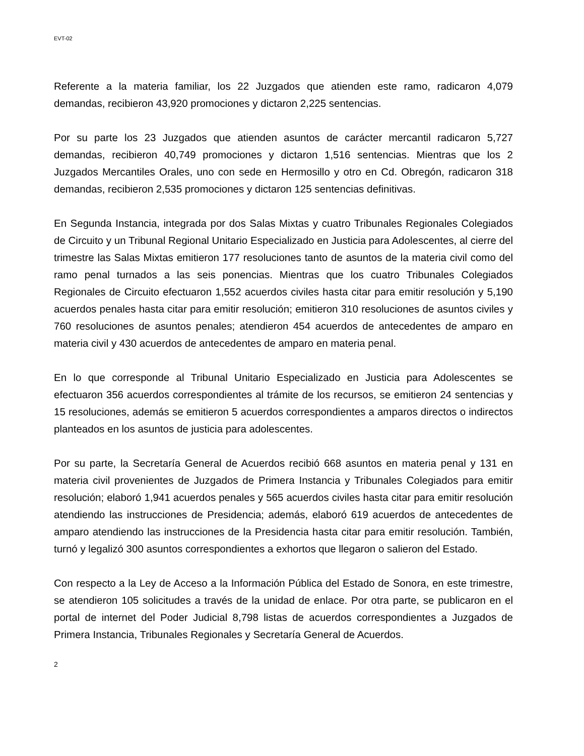EVT-02
Referente a la materia familiar, los 22 Juzgados que atienden este ramo, radicaron 4,079 demandas, recibieron 43,920 promociones y dictaron 2,225 sentencias.
Por su parte los 23 Juzgados que atienden asuntos de carácter mercantil radicaron 5,727 demandas, recibieron 40,749 promociones y dictaron 1,516 sentencias. Mientras que los 2 Juzgados Mercantiles Orales, uno con sede en Hermosillo y otro en Cd. Obregón, radicaron 318 demandas, recibieron 2,535 promociones y dictaron 125 sentencias definitivas.
En Segunda Instancia, integrada por dos Salas Mixtas y cuatro Tribunales Regionales Colegiados de Circuito y un Tribunal Regional Unitario Especializado en Justicia para Adolescentes, al cierre del trimestre las Salas Mixtas emitieron 177 resoluciones tanto de asuntos de la materia civil como del ramo penal turnados a las seis ponencias. Mientras que los cuatro Tribunales Colegiados Regionales de Circuito efectuaron 1,552 acuerdos civiles hasta citar para emitir resolución y 5,190 acuerdos penales hasta citar para emitir resolución; emitieron 310 resoluciones de asuntos civiles y 760 resoluciones de asuntos penales; atendieron 454 acuerdos de antecedentes de amparo en materia civil y 430 acuerdos de antecedentes de amparo en materia penal.
En lo que corresponde al Tribunal Unitario Especializado en Justicia para Adolescentes se efectuaron 356 acuerdos correspondientes al trámite de los recursos, se emitieron 24 sentencias y 15 resoluciones, además se emitieron 5 acuerdos correspondientes a amparos directos o indirectos planteados en los asuntos de justicia para adolescentes.
Por su parte, la Secretaría General de Acuerdos recibió 668 asuntos en materia penal y 131 en materia civil provenientes de Juzgados de Primera Instancia y Tribunales Colegiados para emitir resolución; elaboró 1,941 acuerdos penales y 565 acuerdos civiles hasta citar para emitir resolución atendiendo las instrucciones de Presidencia; además, elaboró 619 acuerdos de antecedentes de amparo atendiendo las instrucciones de la Presidencia hasta citar para emitir resolución. También, turnó y legalizó 300 asuntos correspondientes a exhortos que llegaron o salieron del Estado.
Con respecto a la Ley de Acceso a la Información Pública del Estado de Sonora, en este trimestre, se atendieron 105 solicitudes a través de la unidad de enlace. Por otra parte, se publicaron en el portal de internet del Poder Judicial 8,798 listas de acuerdos correspondientes a Juzgados de Primera Instancia, Tribunales Regionales y Secretaría General de Acuerdos.
2